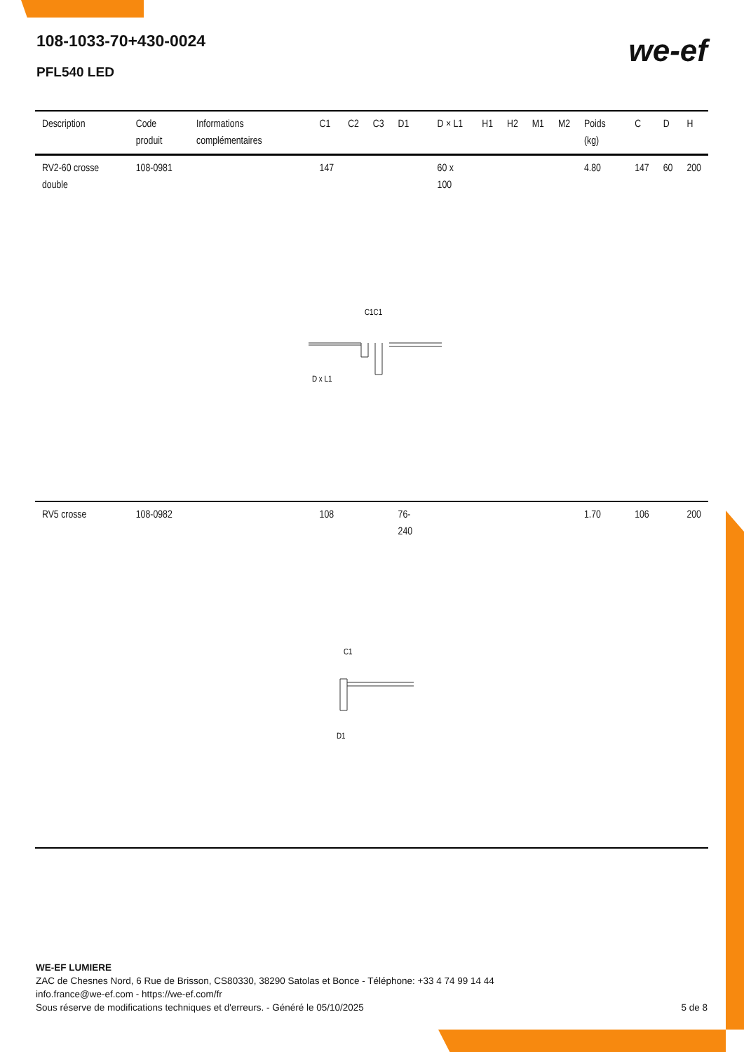108-1033-70+430-0024
PFL540 LED
we-ef
| Description | Code produit | Informations complémentaires | C1 | C2 | C3 | D1 | D × L1 | H1 | H2 | M1 | M2 | Poids (kg) | C | D | H |
| --- | --- | --- | --- | --- | --- | --- | --- | --- | --- | --- | --- | --- | --- | --- | --- |
| RV2-60 crosse double | 108-0981 | | 147 | | | | 60 x 100 | | | | | 4.80 | 147 | 60 | 200 |
| C1C1 D x L1 | | | | | | | | | | | | | | | |
| RV5 crosse | 108-0982 | | 108 | | | 76-240 | | | | | | 1.70 | 106 | | 200 |
| C1 D1 | | | | | | | | | | | | | | | |
WE-EF LUMIERE
ZAC de Chesnes Nord, 6 Rue de Brisson, CS80330, 38290 Satolas et Bonce - Téléphone: +33 4 74 99 14 44
info.france@we-ef.com - https://we-ef.com/fr
Sous réserve de modifications techniques et d'erreurs. - Généré le 05/10/2025 5 de 8